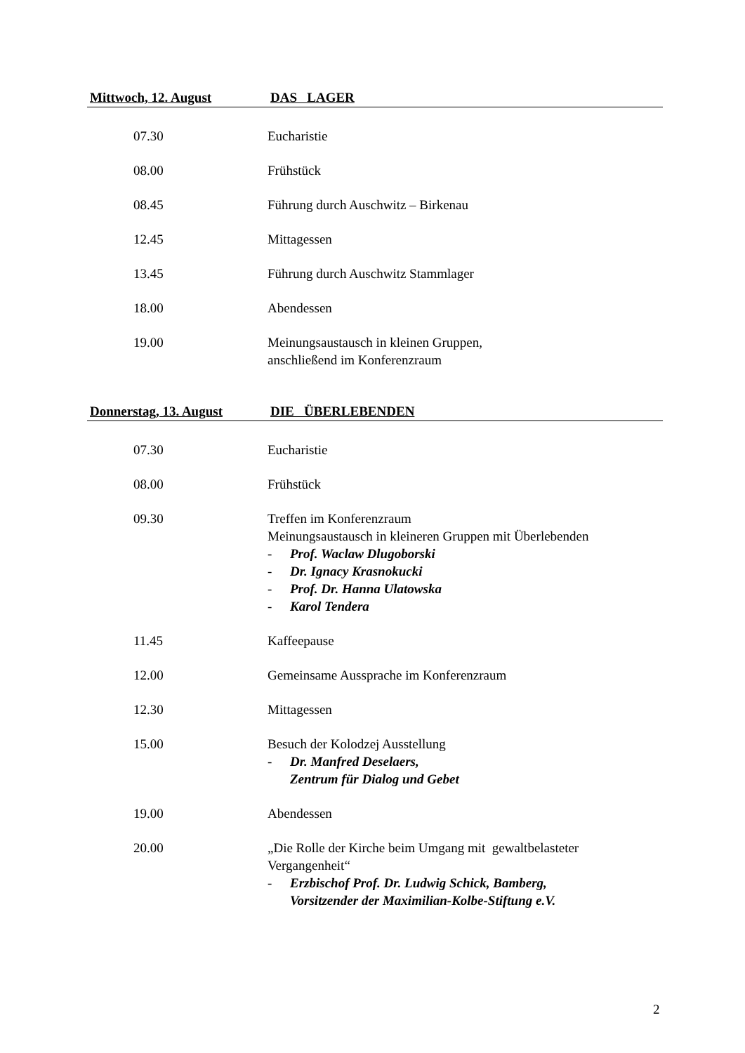Mittwoch, 12. August DAS LAGER
07.30 Eucharistie
08.00 Frühstück
08.45 Führung durch Auschwitz – Birkenau
12.45 Mittagessen
13.45 Führung durch Auschwitz Stammlager
18.00 Abendessen
19.00 Meinungsaustausch in kleinen Gruppen,
anschließend im Konferenzraum
Donnerstag, 13. August DIE ÜBERLEBENDEN
07.30 Eucharistie
08.00 Frühstück
09.30 Treffen im Konferenzraum
Meinungsaustausch in kleineren Gruppen mit Überlebenden
- Prof. Waclaw Dlugoborski
- Dr. Ignacy Krasnokucki
- Prof. Dr. Hanna Ulatowska
- Karol Tendera
11.45 Kaffeepause
12.00 Gemeinsame Aussprache im Konferenzraum
12.30 Mittagessen
15.00 Besuch der Kolodzej Ausstellung
- Dr. Manfred Deselaers,
Zentrum für Dialog und Gebet
19.00 Abendessen
20.00 „Die Rolle der Kirche beim Umgang mit gewaltbelasteter
Vergangenheit“
- Erzbischof Prof. Dr. Ludwig Schick, Bamberg,
Vorsitzender der Maximilian-Kolbe-Stiftung e.V.
2